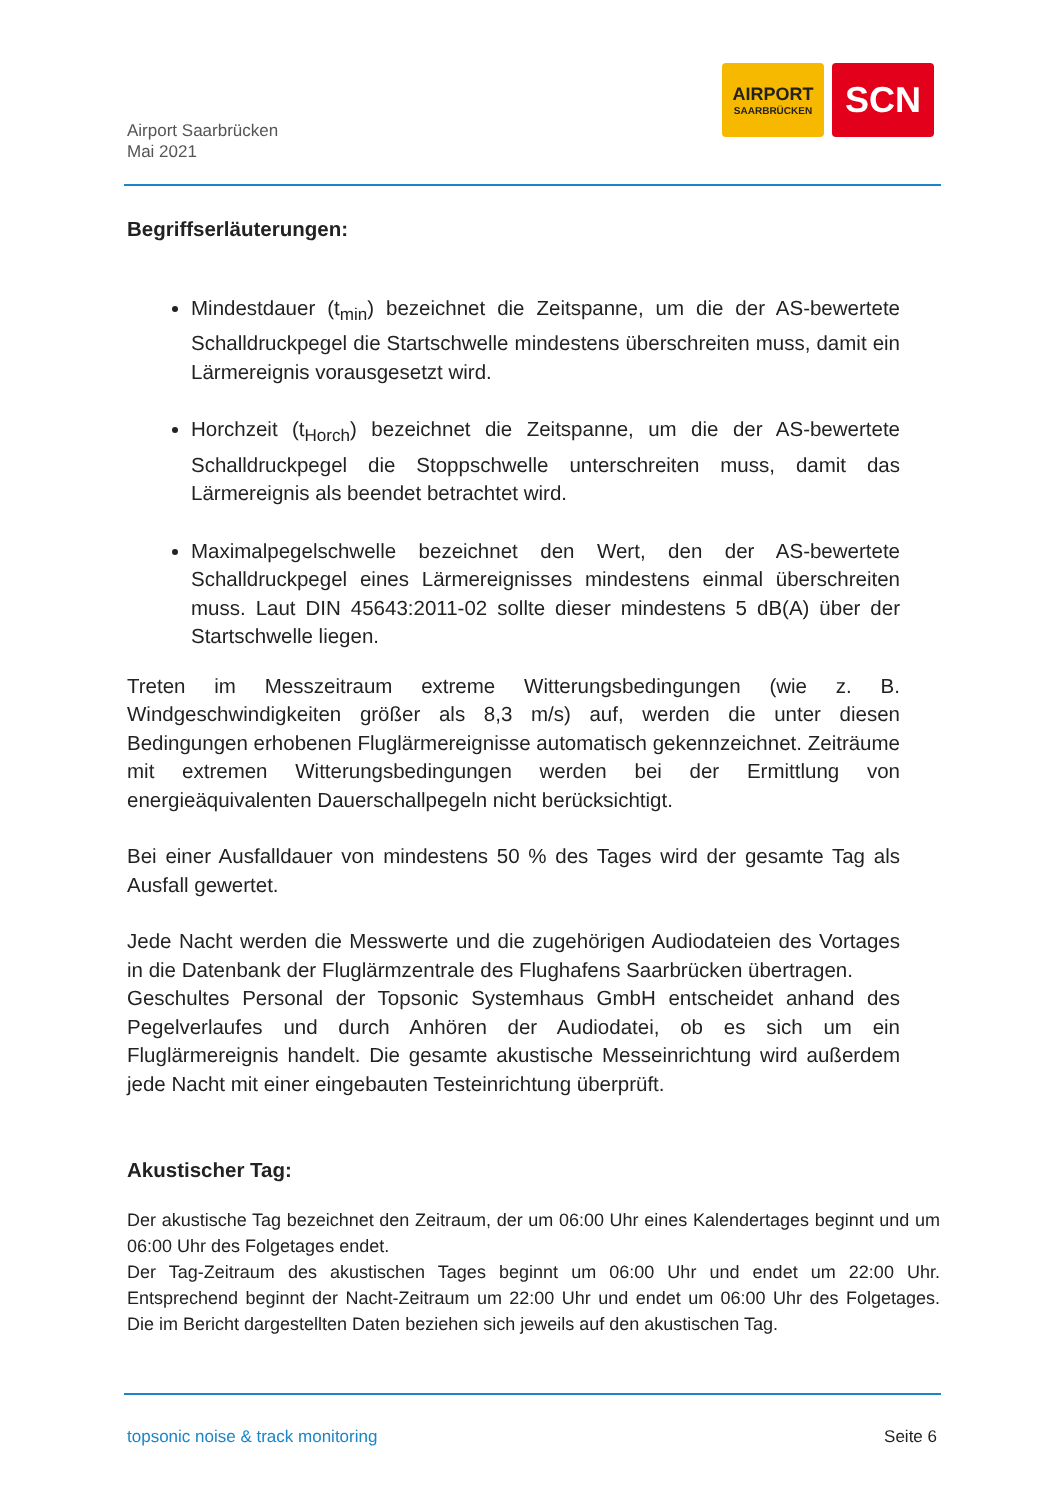Airport Saarbrücken
Mai 2021
AIRPORT
SAARBRÜCKEN
SCN
Begriffserläuterungen:
Mindestdauer (t<sub>min</sub>) bezeichnet die Zeitspanne, um die der AS-bewertete Schalldruckpegel die Startschwelle mindestens überschreiten muss, damit ein Lärmereignis vorausgesetzt wird.
Horchzeit (t<sub>Horch</sub>) bezeichnet die Zeitspanne, um die der AS-bewertete Schalldruckpegel die Stoppschwelle unterschreiten muss, damit das Lärmereignis als beendet betrachtet wird.
Maximalpegelschwelle bezeichnet den Wert, den der AS-bewertete Schalldruckpegel eines Lärmereignisses mindestens einmal überschreiten muss. Laut DIN 45643:2011-02 sollte dieser mindestens 5 dB(A) über der Startschwelle liegen.
Treten im Messzeitraum extreme Witterungsbedingungen (wie z. B. Windgeschwindigkeiten größer als 8,3 m/s) auf, werden die unter diesen Bedingungen erhobenen Fluglärmereignisse automatisch gekennzeichnet. Zeiträume mit extremen Witterungsbedingungen werden bei der Ermittlung von energieäquivalenten Dauerschallpegeln nicht berücksichtigt.
Bei einer Ausfalldauer von mindestens 50 % des Tages wird der gesamte Tag als Ausfall gewertet.
Jede Nacht werden die Messwerte und die zugehörigen Audiodateien des Vortages in die Datenbank der Fluglärmzentrale des Flughafens Saarbrücken übertragen.
Geschultes Personal der Topsonic Systemhaus GmbH entscheidet anhand des Pegelverlaufes und durch Anhören der Audiodatei, ob es sich um ein Fluglärmereignis handelt. Die gesamte akustische Messeinrichtung wird außerdem jede Nacht mit einer eingebauten Testeinrichtung überprüft.
Akustischer Tag:
Der akustische Tag bezeichnet den Zeitraum, der um 06:00 Uhr eines Kalendertages beginnt und um 06:00 Uhr des Folgetages endet.
Der Tag-Zeitraum des akustischen Tages beginnt um 06:00 Uhr und endet um 22:00 Uhr. Entsprechend beginnt der Nacht-Zeitraum um 22:00 Uhr und endet um 06:00 Uhr des Folgetages. Die im Bericht dargestellten Daten beziehen sich jeweils auf den akustischen Tag.
topsonic noise & track monitoring Seite 6